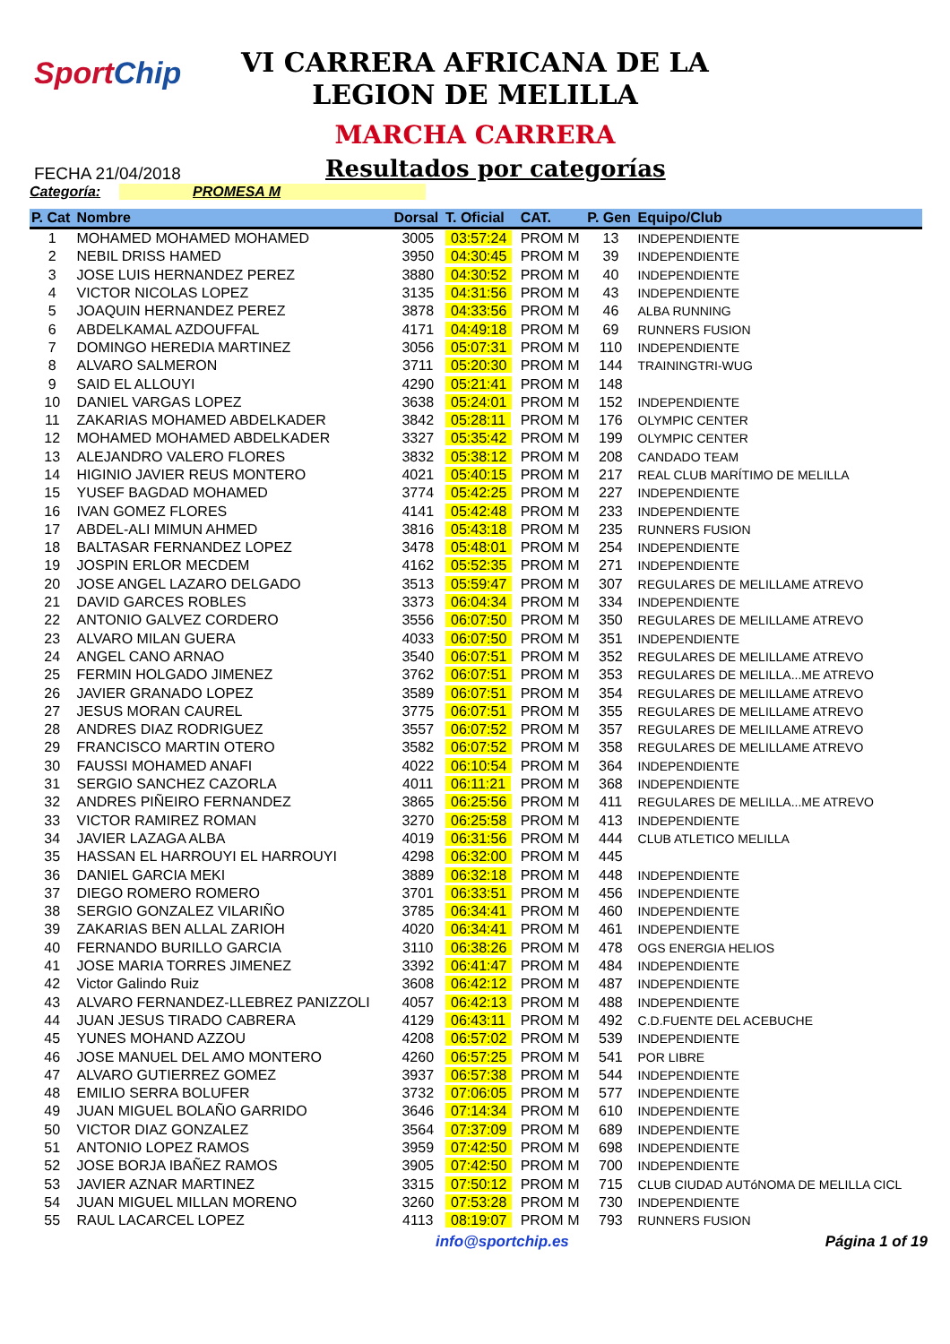SportChip
VI CARRERA AFRICANA DE LA
LEGION DE MELILLA
MARCHA CARRERA
FECHA 21/04/2018
Resultados por categorías
Categoría: PROMESA M
| P. Cat | Nombre | Dorsal | T. Oficial | CAT. | P. Gen | Equipo/Club |
| --- | --- | --- | --- | --- | --- | --- |
| 1 | MOHAMED MOHAMED MOHAMED | 3005 | 03:57:24 | PROM M | 13 | INDEPENDIENTE |
| 2 | NEBIL DRISS HAMED | 3950 | 04:30:45 | PROM M | 39 | INDEPENDIENTE |
| 3 | JOSE LUIS HERNANDEZ PEREZ | 3880 | 04:30:52 | PROM M | 40 | INDEPENDIENTE |
| 4 | VICTOR NICOLAS LOPEZ | 3135 | 04:31:56 | PROM M | 43 | INDEPENDIENTE |
| 5 | JOAQUIN HERNANDEZ PEREZ | 3878 | 04:33:56 | PROM M | 46 | ALBA RUNNING |
| 6 | ABDELKAMAL AZDOUFFAL | 4171 | 04:49:18 | PROM M | 69 | RUNNERS FUSION |
| 7 | DOMINGO HEREDIA MARTINEZ | 3056 | 05:07:31 | PROM M | 110 | INDEPENDIENTE |
| 8 | ALVARO SALMERON | 3711 | 05:20:30 | PROM M | 144 | TRAININGTRI-WUG |
| 9 | SAID EL ALLOUYI | 4290 | 05:21:41 | PROM M | 148 | |
| 10 | DANIEL VARGAS LOPEZ | 3638 | 05:24:01 | PROM M | 152 | INDEPENDIENTE |
| 11 | ZAKARIAS MOHAMED ABDELKADER | 3842 | 05:28:11 | PROM M | 176 | OLYMPIC CENTER |
| 12 | MOHAMED MOHAMED ABDELKADER | 3327 | 05:35:42 | PROM M | 199 | OLYMPIC CENTER |
| 13 | ALEJANDRO VALERO FLORES | 3832 | 05:38:12 | PROM M | 208 | CANDADO TEAM |
| 14 | HIGINIO JAVIER REUS MONTERO | 4021 | 05:40:15 | PROM M | 217 | REAL CLUB MARÍTIMO DE MELILLA |
| 15 | YUSEF BAGDAD MOHAMED | 3774 | 05:42:25 | PROM M | 227 | INDEPENDIENTE |
| 16 | IVAN GOMEZ FLORES | 4141 | 05:42:48 | PROM M | 233 | INDEPENDIENTE |
| 17 | ABDEL-ALI MIMUN AHMED | 3816 | 05:43:18 | PROM M | 235 | RUNNERS FUSION |
| 18 | BALTASAR FERNANDEZ LOPEZ | 3478 | 05:48:01 | PROM M | 254 | INDEPENDIENTE |
| 19 | JOSPIN ERLOR MECDEM | 4162 | 05:52:35 | PROM M | 271 | INDEPENDIENTE |
| 20 | JOSE ANGEL LAZARO DELGADO | 3513 | 05:59:47 | PROM M | 307 | REGULARES DE MELILLAME ATREVO |
| 21 | DAVID GARCES ROBLES | 3373 | 06:04:34 | PROM M | 334 | INDEPENDIENTE |
| 22 | ANTONIO GALVEZ CORDERO | 3556 | 06:07:50 | PROM M | 350 | REGULARES DE MELILLAME ATREVO |
| 23 | ALVARO MILAN GUERA | 4033 | 06:07:50 | PROM M | 351 | INDEPENDIENTE |
| 24 | ANGEL CANO ARNAO | 3540 | 06:07:51 | PROM M | 352 | REGULARES DE MELILLAME ATREVO |
| 25 | FERMIN HOLGADO JIMENEZ | 3762 | 06:07:51 | PROM M | 353 | REGULARES DE MELILLA...ME ATREVO |
| 26 | JAVIER GRANADO LOPEZ | 3589 | 06:07:51 | PROM M | 354 | REGULARES DE MELILLAME ATREVO |
| 27 | JESUS MORAN CAUREL | 3775 | 06:07:51 | PROM M | 355 | REGULARES DE MELILLAME ATREVO |
| 28 | ANDRES DIAZ RODRIGUEZ | 3557 | 06:07:52 | PROM M | 357 | REGULARES DE MELILLAME ATREVO |
| 29 | FRANCISCO MARTIN OTERO | 3582 | 06:07:52 | PROM M | 358 | REGULARES DE MELILLAME ATREVO |
| 30 | FAUSSI MOHAMED ANAFI | 4022 | 06:10:54 | PROM M | 364 | INDEPENDIENTE |
| 31 | SERGIO SANCHEZ CAZORLA | 4011 | 06:11:21 | PROM M | 368 | INDEPENDIENTE |
| 32 | ANDRES PIÑEIRO FERNANDEZ | 3865 | 06:25:56 | PROM M | 411 | REGULARES DE MELILLA...ME ATREVO |
| 33 | VICTOR RAMIREZ ROMAN | 3270 | 06:25:58 | PROM M | 413 | INDEPENDIENTE |
| 34 | JAVIER LAZAGA ALBA | 4019 | 06:31:56 | PROM M | 444 | CLUB ATLETICO MELILLA |
| 35 | HASSAN EL HARROUYI EL HARROUYI | 4298 | 06:32:00 | PROM M | 445 | |
| 36 | DANIEL GARCIA MEKI | 3889 | 06:32:18 | PROM M | 448 | INDEPENDIENTE |
| 37 | DIEGO ROMERO ROMERO | 3701 | 06:33:51 | PROM M | 456 | INDEPENDIENTE |
| 38 | SERGIO GONZALEZ VILARIÑO | 3785 | 06:34:41 | PROM M | 460 | INDEPENDIENTE |
| 39 | ZAKARIAS BEN ALLAL ZARIOH | 4020 | 06:34:41 | PROM M | 461 | INDEPENDIENTE |
| 40 | FERNANDO BURILLO GARCIA | 3110 | 06:38:26 | PROM M | 478 | OGS ENERGIA HELIOS |
| 41 | JOSE MARIA TORRES JIMENEZ | 3392 | 06:41:47 | PROM M | 484 | INDEPENDIENTE |
| 42 | Victor Galindo Ruiz | 3608 | 06:42:12 | PROM M | 487 | INDEPENDIENTE |
| 43 | ALVARO FERNANDEZ-LLEBREZ PANIZZOLI | 4057 | 06:42:13 | PROM M | 488 | INDEPENDIENTE |
| 44 | JUAN JESUS TIRADO CABRERA | 4129 | 06:43:11 | PROM M | 492 | C.D.FUENTE DEL ACEBUCHE |
| 45 | YUNES MOHAND AZZOU | 4208 | 06:57:02 | PROM M | 539 | INDEPENDIENTE |
| 46 | JOSE MANUEL DEL AMO MONTERO | 4260 | 06:57:25 | PROM M | 541 | POR LIBRE |
| 47 | ALVARO GUTIERREZ GOMEZ | 3937 | 06:57:38 | PROM M | 544 | INDEPENDIENTE |
| 48 | EMILIO SERRA BOLUFER | 3732 | 07:06:05 | PROM M | 577 | INDEPENDIENTE |
| 49 | JUAN MIGUEL BOLAÑO GARRIDO | 3646 | 07:14:34 | PROM M | 610 | INDEPENDIENTE |
| 50 | VICTOR DIAZ GONZALEZ | 3564 | 07:37:09 | PROM M | 689 | INDEPENDIENTE |
| 51 | ANTONIO LOPEZ RAMOS | 3959 | 07:42:50 | PROM M | 698 | INDEPENDIENTE |
| 52 | JOSE BORJA IBAÑEZ RAMOS | 3905 | 07:42:50 | PROM M | 700 | INDEPENDIENTE |
| 53 | JAVIER AZNAR MARTINEZ | 3315 | 07:50:12 | PROM M | 715 | CLUB CIUDAD AUTóNOMA DE MELILLA CICL |
| 54 | JUAN MIGUEL MILLAN MORENO | 3260 | 07:53:28 | PROM M | 730 | INDEPENDIENTE |
| 55 | RAUL LACARCEL LOPEZ | 4113 | 08:19:07 | PROM M | 793 | RUNNERS FUSION |
info@sportchip.es Página 1 of 19